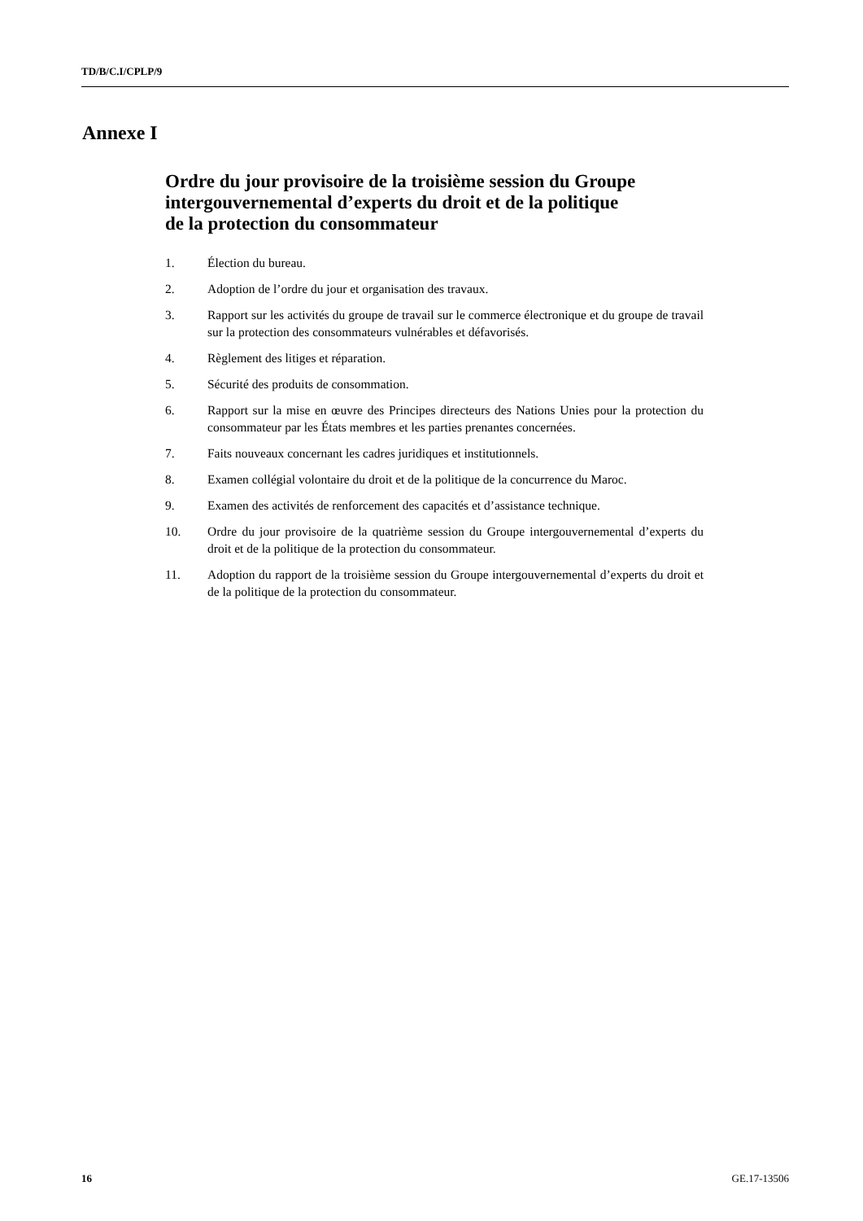TD/B/C.I/CPLP/9
Annexe I
Ordre du jour provisoire de la troisième session du Groupe intergouvernemental d’experts du droit et de la politique
de la protection du consommateur
1. Élection du bureau.
2. Adoption de l’ordre du jour et organisation des travaux.
3. Rapport sur les activités du groupe de travail sur le commerce électronique et du groupe de travail sur la protection des consommateurs vulnérables et défavorisés.
4. Règlement des litiges et réparation.
5. Sécurité des produits de consommation.
6. Rapport sur la mise en œuvre des Principes directeurs des Nations Unies pour la protection du consommateur par les États membres et les parties prenantes concernées.
7. Faits nouveaux concernant les cadres juridiques et institutionnels.
8. Examen collégial volontaire du droit et de la politique de la concurrence du Maroc.
9. Examen des activités de renforcement des capacités et d’assistance technique.
10. Ordre du jour provisoire de la quatrième session du Groupe intergouvernemental d’experts du droit et de la politique de la protection du consommateur.
11. Adoption du rapport de la troisième session du Groupe intergouvernemental d’experts du droit et de la politique de la protection du consommateur.
16 GE.17-13506